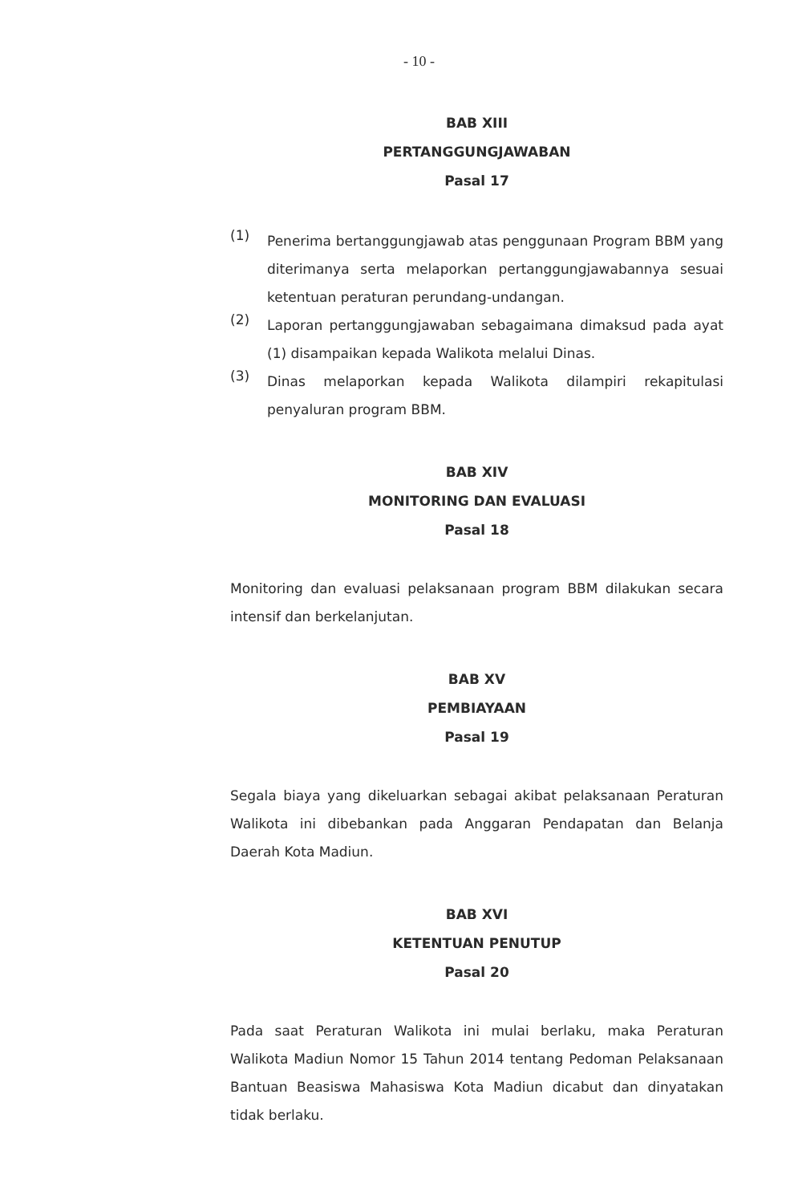- 10 -
BAB XIII
PERTANGGUNGJAWABAN
Pasal 17
(1)
Penerima bertanggungjawab atas penggunaan Program BBM yang diterimanya serta melaporkan pertanggungjawabannya sesuai ketentuan peraturan perundang-undangan.
(2)
Laporan pertanggungjawaban sebagaimana dimaksud pada ayat (1) disampaikan kepada Walikota melalui Dinas.
(3)
Dinas melaporkan kepada Walikota dilampiri rekapitulasi penyaluran program BBM.
BAB XIV
MONITORING DAN EVALUASI
Pasal 18
Monitoring dan evaluasi pelaksanaan program BBM dilakukan secara intensif dan berkelanjutan.
BAB XV
PEMBIAYAAN
Pasal 19
Segala biaya yang dikeluarkan sebagai akibat pelaksanaan Peraturan Walikota ini dibebankan pada Anggaran Pendapatan dan Belanja Daerah Kota Madiun.
BAB XVI
KETENTUAN PENUTUP
Pasal 20
Pada saat Peraturan Walikota ini mulai berlaku, maka Peraturan Walikota Madiun Nomor 15 Tahun 2014 tentang Pedoman Pelaksanaan Bantuan Beasiswa Mahasiswa Kota Madiun dicabut dan dinyatakan tidak berlaku.